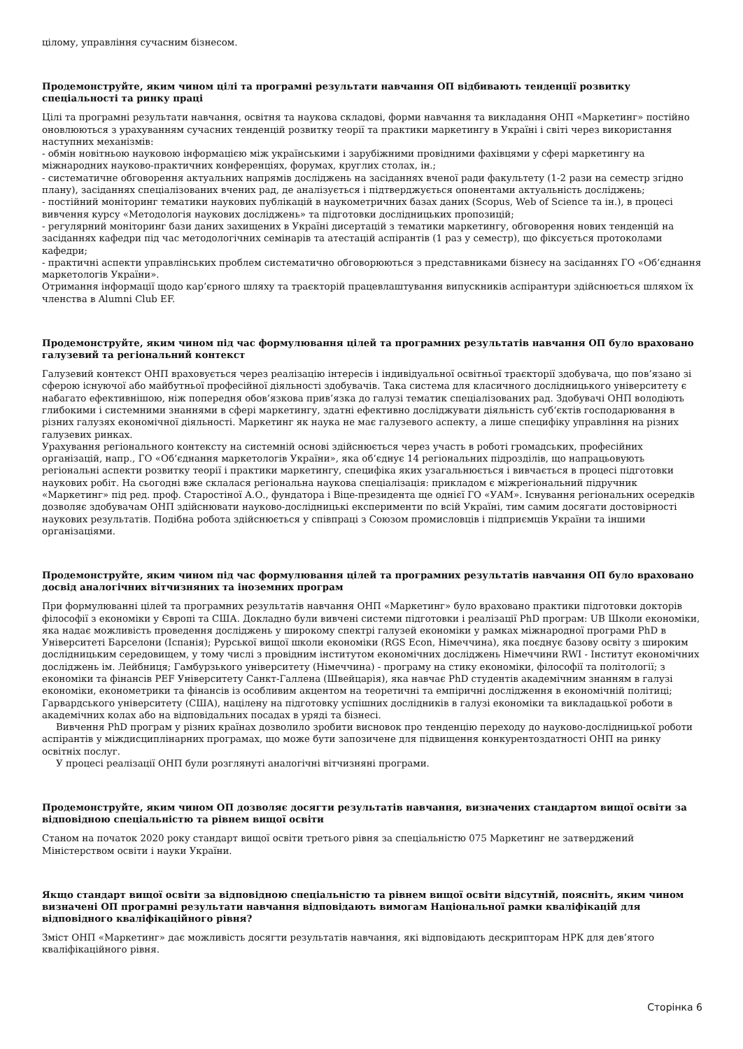цілому, управління сучасним бізнесом.
Продемонструйте, яким чином цілі та програмні результати навчання ОП відбивають тенденції розвитку спеціальності та ринку праці
Цілі та програмні результати навчання, освітня та наукова складові, форми навчання та викладання ОНП «Маркетинг» постійно оновлюються з урахуванням сучасних тенденцій розвитку теорії та практики маркетингу в Україні і світі через використання наступних механізмів:
- обмін новітньою науковою інформацією між українськими і зарубіжними провідними фахівцями у сфері маркетингу на міжнародних науково-практичних конференціях, форумах, круглих столах, ін.;
- систематичне обговорення актуальних напрямів досліджень на засіданнях вченої ради факультету (1-2 рази на семестр згідно плану), засіданнях спеціалізованих вчених рад, де аналізується і підтверджується опонентами актуальність досліджень;
- постійний моніторинг тематики наукових публікацій в наукометричних базах даних (Scopus, Web of Science та ін.), в процесі вивчення курсу «Методологія наукових досліджень» та підготовки дослідницьких пропозицій;
- регулярний моніторинг бази даних захищених в Україні дисертацій з тематики маркетингу, обговорення нових тенденцій на засіданнях кафедри під час методологічних семінарів та атестацій аспірантів (1 раз у семестр), що фіксується протоколами кафедри;
- практичні аспекти управлінських проблем систематично обговорюються з представниками бізнесу на засіданнях ГО «Об’єднання маркетологів України».
Отримання інформації щодо кар’єрного шляху та траєкторій працевлаштування випускників аспірантури здійснюється шляхом їх членства в Alumni Club EF.
Продемонструйте, яким чином під час формулювання цілей та програмних результатів навчання ОП було враховано галузевий та регіональний контекст
Галузевий контекст ОНП враховується через реалізацію інтересів і індивідуальної освітньої траєкторії здобувача, що пов’язано зі сферою існуючої або майбутньої професійної діяльності здобувачів. Така система для класичного дослідницького університету є набагато ефективнішою, ніж попередня обов’язкова прив’язка до галузі тематик спеціалізованих рад. Здобувачі ОНП володіють глибокими і системними знаннями в сфері маркетингу, здатні ефективно досліджувати діяльність суб‘єктів господарювання в різних галузях економічної діяльності. Маркетинг як наука не має галузевого аспекту, а лише специфіку управління на різних галузевих ринках.
Урахування регіонального контексту на системній основі здійснюється через участь в роботі громадських, професійних організацій, напр., ГО «Об’єднання маркетологів України», яка об’єднує 14 регіональних підрозділів, що напрацьовують регіональні аспекти розвитку теорії і практики маркетингу, специфіка яких узагальнюється і вивчається в процесі підготовки наукових робіт. На сьогодні вже склалася регіональна наукова спеціалізація: прикладом є міжрегіональний підручник «Маркетинг» під ред. проф. Старостіної А.О., фундатора і Віце-президента ще однієї ГО «УАМ». Існування регіональних осередків дозволяє здобувачам ОНП здійснювати науково-дослідницькі експерименти по всій Україні, тим самим досягати достовірності наукових результатів. Подібна робота здійснюється у співпраці з Союзом промисловців і підприємців України та іншими організаціями.
Продемонструйте, яким чином під час формулювання цілей та програмних результатів навчання ОП було враховано досвід аналогічних вітчизняних та іноземних програм
При формулюванні цілей та програмних результатів навчання ОНП «Маркетинг» було враховано практики підготовки докторів філософії з економіки у Європі та США. Докладно були вивчені системи підготовки і реалізації PhD програм: UB Школи економіки, яка надає можливість проведення досліджень у широкому спектрі галузей економіки у рамках міжнародної програми PhD в Університеті Барселони (Іспанія); Рурської вищої школи економіки (RGS Econ, Німеччина), яка поєднує базову освіту з широким дослідницьким середовищем, у тому числі з провідним інститутом економічних досліджень Німеччини RWI - Інститут економічних досліджень ім. Лейбниця; Гамбурзького університету (Німеччина) - програму на стику економіки, філософії та політології; з економіки та фінансів PEF Університету Санкт-Галлена (Швейцарія), яка навчає PhD студентів академічним знанням в галузі економіки, економетрики та фінансів із особливим акцентом на теоретичні та емпіричні дослідження в економічній політиці; Гарвардського університету (США), націлену на підготовку успішних дослідників в галузі економіки та викладацької роботи в академічних колах або на відповідальних посадах в уряді та бізнесі.
Вивчення PhD програм у різних країнах дозволило зробити висновок про тенденцію переходу до науково-дослідницької роботи аспірантів у міждисциплінарних програмах, що може бути запозичене для підвищення конкурентоздатності ОНП на ринку освітніх послуг.
У процесі реалізації ОНП були розглянуті аналогічні вітчизняні програми.
Продемонструйте, яким чином ОП дозволяє досягти результатів навчання, визначених стандартом вищої освіти за відповідною спеціальністю та рівнем вищої освіти
Станом на початок 2020 року стандарт вищої освіти третього рівня за спеціальністю 075 Маркетинг не затверджений Міністерством освіти і науки України.
Якщо стандарт вищої освіти за відповідною спеціальністю та рівнем вищої освіти відсутній, поясніть, яким чином визначені ОП програмні результати навчання відповідають вимогам Національної рамки кваліфікацій для відповідного кваліфікаційного рівня?
Зміст ОНП «Маркетинг» дає можливість досягти результатів навчання, які відповідають дескрипторам НРК для дев’ятого кваліфікаційного рівня.
Сторінка 6